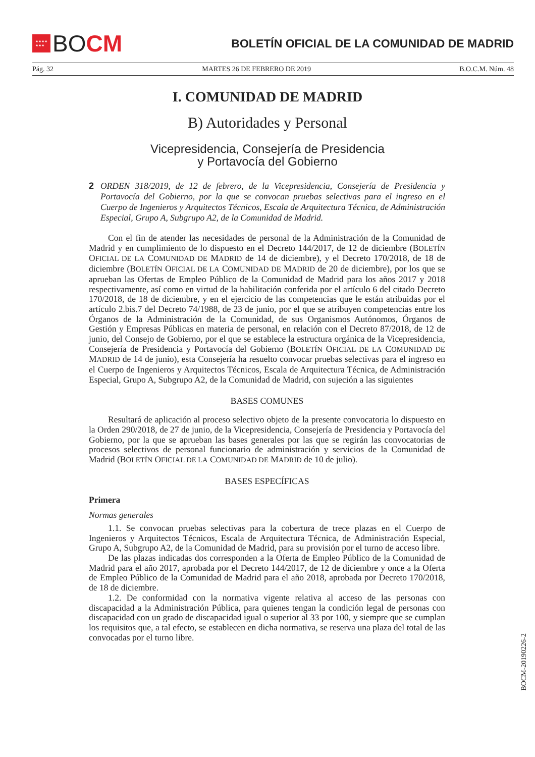★★★★
★★★
BO CM
BOLETÍN OFICIAL DE LA COMUNIDAD DE MADRID
Pág. 32 MARTES 26 DE FEBRERO DE 2019 B.O.C.M. Núm. 48
I. COMUNIDAD DE MADRID
B) Autoridades y Personal
Vicepresidencia, Consejería de Presidencia
y Portavocía del Gobierno
2
ORDEN 318/2019, de 12 de febrero, de la Vicepresidencia, Consejería de Presidencia y Portavocía del Gobierno, por la que se convocan pruebas selectivas para el ingreso en el Cuerpo de Ingenieros y Arquitectos Técnicos, Escala de Arquitectura Técnica, de Administración Especial, Grupo A, Subgrupo A2, de la Comunidad de Madrid.
Con el fin de atender las necesidades de personal de la Administración de la Comunidad de Madrid y en cumplimiento de lo dispuesto en el Decreto 144/2017, de 12 de diciembre (BOLETÍN OFICIAL DE LA COMUNIDAD DE MADRID de 14 de diciembre), y el Decreto 170/2018, de 18 de diciembre (BOLETÍN OFICIAL DE LA COMUNIDAD DE MADRID de 20 de diciembre), por los que se aprueban las Ofertas de Empleo Público de la Comunidad de Madrid para los años 2017 y 2018 respectivamente, así como en virtud de la habilitación conferida por el artículo 6 del citado Decreto 170/2018, de 18 de diciembre, y en el ejercicio de las competencias que le están atribuidas por el artículo 2.bis.7 del Decreto 74/1988, de 23 de junio, por el que se atribuyen competencias entre los Órganos de la Administración de la Comunidad, de sus Organismos Autónomos, Órganos de Gestión y Empresas Públicas en materia de personal, en relación con el Decreto 87/2018, de 12 de junio, del Consejo de Gobierno, por el que se establece la estructura orgánica de la Vicepresidencia, Consejería de Presidencia y Portavocía del Gobierno (BOLETÍN OFICIAL DE LA COMUNIDAD DE MADRID de 14 de junio), esta Consejería ha resuelto convocar pruebas selectivas para el ingreso en el Cuerpo de Ingenieros y Arquitectos Técnicos, Escala de Arquitectura Técnica, de Administración Especial, Grupo A, Subgrupo A2, de la Comunidad de Madrid, con sujeción a las siguientes
BASES COMUNES
Resultará de aplicación al proceso selectivo objeto de la presente convocatoria lo dispuesto en la Orden 290/2018, de 27 de junio, de la Vicepresidencia, Consejería de Presidencia y Portavocía del Gobierno, por la que se aprueban las bases generales por las que se regirán las convocatorias de procesos selectivos de personal funcionario de administración y servicios de la Comunidad de Madrid (BOLETÍN OFICIAL DE LA COMUNIDAD DE MADRID de 10 de julio).
BASES ESPECÍFICAS
Primera
Normas generales
1.1. Se convocan pruebas selectivas para la cobertura de trece plazas en el Cuerpo de Ingenieros y Arquitectos Técnicos, Escala de Arquitectura Técnica, de Administración Especial, Grupo A, Subgrupo A2, de la Comunidad de Madrid, para su provisión por el turno de acceso libre.
De las plazas indicadas dos corresponden a la Oferta de Empleo Público de la Comunidad de Madrid para el año 2017, aprobada por el Decreto 144/2017, de 12 de diciembre y once a la Oferta de Empleo Público de la Comunidad de Madrid para el año 2018, aprobada por Decreto 170/2018, de 18 de diciembre.
1.2. De conformidad con la normativa vigente relativa al acceso de las personas con discapacidad a la Administración Pública, para quienes tengan la condición legal de personas con discapacidad con un grado de discapacidad igual o superior al 33 por 100, y siempre que se cumplan los requisitos que, a tal efecto, se establecen en dicha normativa, se reserva una plaza del total de las convocadas por el turno libre.
BOCM-20190226-2